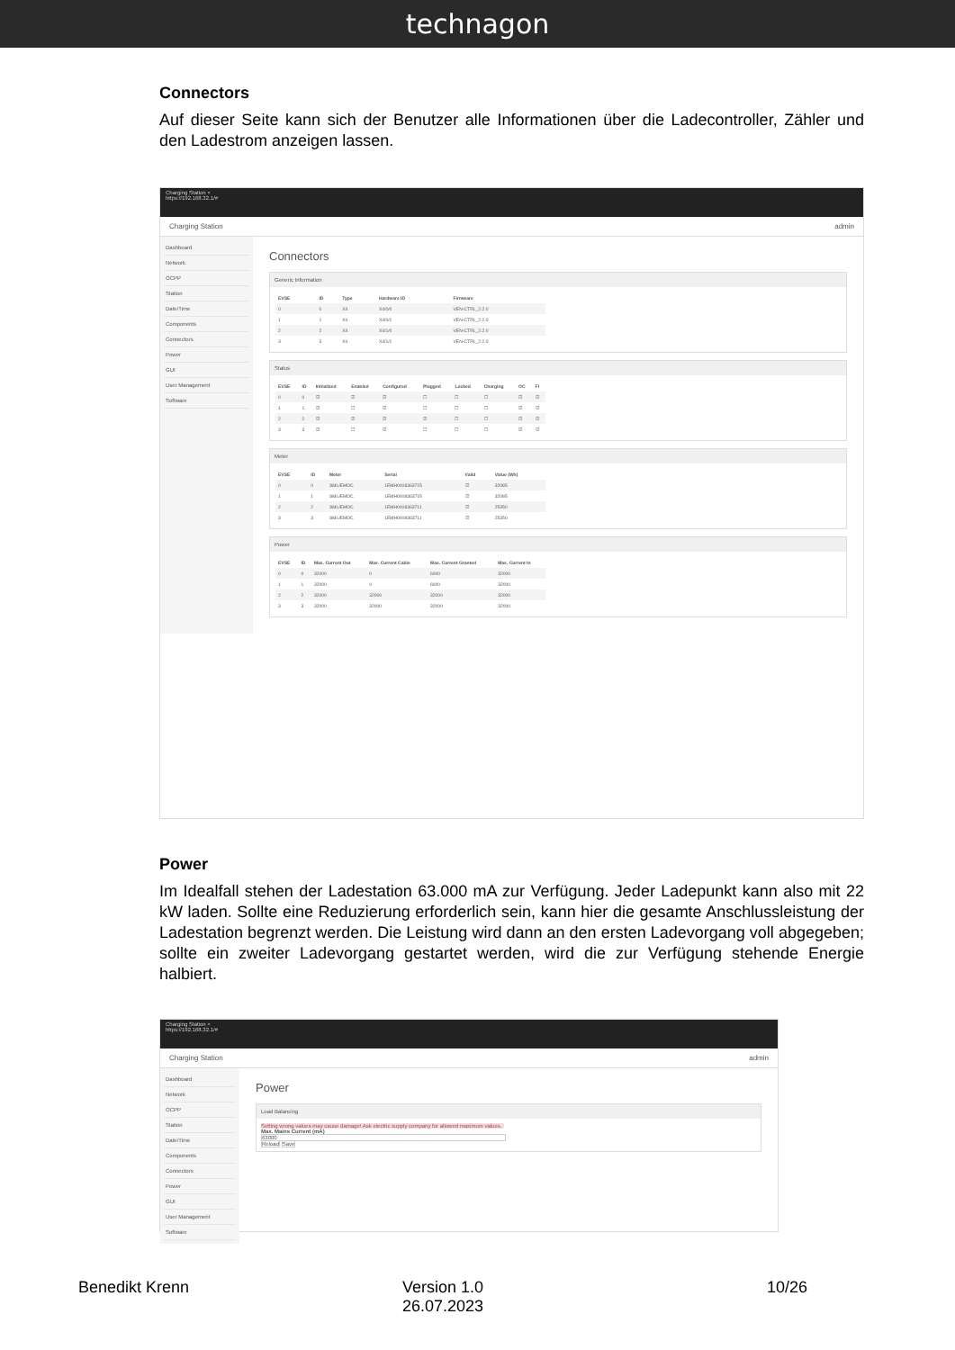technagon
Connectors
Auf dieser Seite kann sich der Benutzer alle Informationen über die Ladecontroller, Zähler und den Ladestrom anzeigen lassen.
Charging Station ×
https://192.168.32.1/#
Charging Station admin
Dashboard
Network
OCPP
Station
Date/Time
Components
Connectors
Power
GUI
User Management
Software
Connectors
Generic Information
| EVSE | ID | Type | Hardware ID | Firmware |
| --- | --- | --- | --- | --- |
| 0 | 0 | X4 | X4/0/0 | VEN-CTRL_2.2.0 |
| 1 | 1 | X4 | X4/0/1 | VEN-CTRL_2.2.0 |
| 2 | 2 | X4 | X4/1/0 | VEN-CTRL_2.2.0 |
| 3 | 3 | X4 | X4/1/1 | VEN-CTRL_2.2.0 |
Status
| EVSE | ID | Initialized | Enabled | Configured | Plugged | Locked | Charging | OC | FI |
| --- | --- | --- | --- | --- | --- | --- | --- | --- | --- |
| 0 | 0 | ☑ | ☑ | ☑ | ☐ | ☐ | ☐ | ☑ | ☑ |
| 1 | 1 | ☑ | ☐ | ☑ | ☐ | ☐ | ☐ | ☑ | ☑ |
| 2 | 2 | ☑ | ☑ | ☑ | ☑ | ☐ | ☐ | ☑ | ☑ |
| 3 | 3 | ☑ | ☐ | ☑ | ☐ | ☐ | ☐ | ☑ | ☑ |
Meter
| EVSE | ID | Meter | Serial | Valid | Value (Wh) |
| --- | --- | --- | --- | --- | --- |
| 0 | 0 | SML/EMOC | 1EMH0008363715 | ☑ | 32085 |
| 1 | 1 | SML/EMOC | 1EMH0008363715 | ☑ | 32085 |
| 2 | 2 | SML/EMOC | 1EMH0008363711 | ☑ | 25350 |
| 3 | 3 | SML/EMOC | 1EMH0008363711 | ☑ | 25350 |
Power
| EVSE | ID | Max. Current Out | Max. Current Cable | Max. Current Granted | Max. Current In |
| --- | --- | --- | --- | --- | --- |
| 0 | 0 | 32000 | 0 | 6000 | 32000 |
| 1 | 1 | 32000 | 0 | 6000 | 32000 |
| 2 | 2 | 32000 | 32000 | 32000 | 32000 |
| 3 | 3 | 32000 | 32000 | 32000 | 32000 |
Power
Im Idealfall stehen der Ladestation 63.000 mA zur Verfügung. Jeder Ladepunkt kann also mit 22 kW laden. Sollte eine Reduzierung erforderlich sein, kann hier die gesamte Anschlussleistung der Ladestation begrenzt werden. Die Leistung wird dann an den ersten Ladevorgang voll abgegeben; sollte ein zweiter Ladevorgang gestartet werden, wird die zur Verfügung stehende Energie halbiert.
Charging Station ×
https://192.168.32.1/#
Charging Station admin
Dashboard
Network
OCPP
Station
Date/Time
Components
Connectors
Power
GUI
User Management
Software
Power
Load Balancing
Setting wrong values may cause damage! Ask electric supply company for allowed maximum values.
Max. Mains Current (mA)
63000
Reload Save
Benedikt Krenn Version 1.0
26.07.2023
10/26